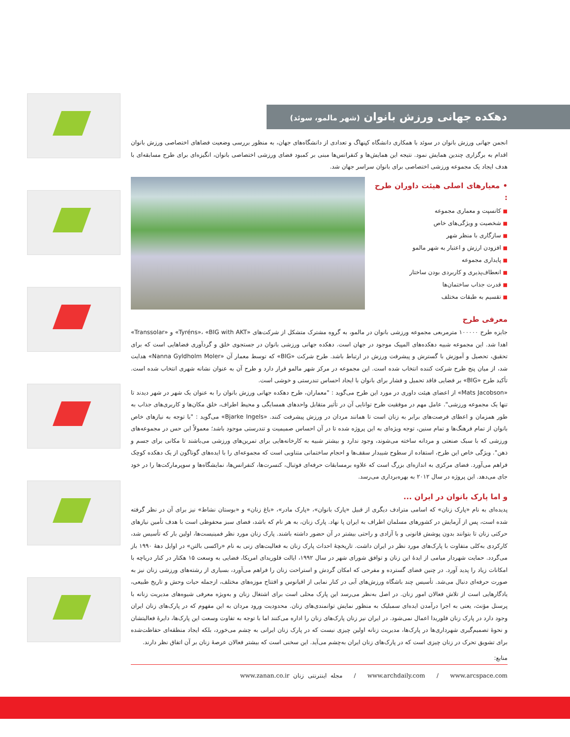دهکده جهانی ورزش بانوان (شهر مالمو، سوئد)
انجمن جهانی ورزش بانوان در سوئد با همکاری دانشگاه کپنهاگ و تعدادی از دانشگاه‌های جهان، به منظور بررسی وضعیت فضاهای اختصاصی ورزش بانوان اقدام به برگزاری چندین همایش نمود. نتیجه این همایش‌ها و کنفرانس‌ها مبنی بر کمبود فضای ورزشی اختصاصی بانوان، انگیزه‌ای برای طرح مسابقه‌ای با هدف ایجاد یک مجموعه ورزشی اختصاصی برای بانوان سراسر جهان شد.
• معیارهای اصلی هیئت داوران طرح :
■ کانسپت و معماری مجموعه
■ شخصیت و ویژگی‌های خاص
■ سازگاری با منظر شهر
■ افزودن ارزش و اعتبار به شهر مالمو
■ پایداری مجموعه
■ انعطاف‌پذیری و کاربردی بودن ساختار
■ قدرت جذاب ساختمان‌ها
■ تقسیم به طبقات مختلف
معرفی طرح
جایزه طرح ۱۰۰۰۰۰ مترمربعی مجموعه ورزشی بانوان در مالمو، به گروه مشترک متشکل از شرکت‌های «Tyréns»، «BIG with AKT» و «Transsolar» اهدا شد. این مجموعه شبیه دهکده‌های المپیک موجود در جهان است. دهکده جهانی ورزشی بانوان در جستجوی خلق و گردآوری فضاهایی است که برای تحقیق، تحصیل و آموزش با گسترش و پیشرفت ورزش در ارتباط باشد. طرح شرکت «BIG» که توسط معمار آن «Nanna Gyldholm Moler» هدایت شد، از میان پنج طرح شرکت کننده انتخاب شده است. این مجموعه در مرکز شهر مالمو قرار دارد و طرح آن به عنوان نشانه شهری انتخاب شده است. تأکید طرح «BIG» بر فضایی فاقد تحمیل و فشار برای بانوان با ایجاد احساس تندرستی و خوشی است.
«Mats Jacobson» از اعضای هیئت داوری در مورد این طرح می‌گوید : "معماران، طرح دهکده جهانی ورزش بانوان را به عنوان یک شهر در شهر دیدند تا تنها یک مجموعه ورزشی". عامل مهم در موفقیت طرح توانایی آن در تأثیر متقابل واحدهای همسایگی و محیط اطراف، خلق مکان‌ها و کاربری‌های جذاب به طور همزمان و اعطای فرصت‌های برابر به زنان است تا همانند مردان در ورزش پیشرفت کنند. «Bjarke Ingels» می‌گوید : "با توجه به نیازهای خاص بانوان از تمام فرهنگ‌ها و تمام سنین، توجه ویژه‌ای به این پروژه شده تا در آن احساس صمیمیت و تندرستی موجود باشد؛ معمولاً این حس در مجموعه‌های ورزشی که با سبک صنعتی و مردانه ساخته می‌شوند، وجود ندارد و بیشتر شبیه به کارخانه‌هایی برای تمرین‌های ورزشی می‌باشند تا مکانی برای جسم و ذهن". ویژگی خاص این طرح، استفاده از سطوح شیبدار سقف‌ها و احجام ساختمانی متناوبی است که مجموعه‌ای را با ایده‌های گوناگون از یک دهکده کوچک فراهم می‌آورد. فضای مرکزی به اندازه‌ای بزرگ است که علاوه برمسابقات حرفه‌ای فوتبال، کنسرت‌ها، کنفرانس‌ها، نمایشگاه‌ها و سوپرمارکت‌ها را در خود جای می‌دهد. این پروژه در سال ۲۰۱۲ به بهره‌برداری می‌رسد.
و اما پارک بانوان در ایران ...
پدیده‌ای به نام «پارک زنان» که اسامی مترادف دیگری از قبیل «پارک بانوان»، «پارک مادر»، «باغ زنان» و «بوستان نشاط» نیز برای آن در نظر گرفته شده است، پس از آزمایش در کشورهای مسلمان اطراف به ایران پا نهاد. پارک زنان، به هر نام که باشد، فضای سبز محفوظی است با هدف تأمین نیازهای حرکتی زنان تا بتوانند بدون پوشش قانونی و با آزادی و راحتی بیشتر در آن حضور داشته باشند. پارک زنان مورد نظر فمینیست‌ها، اولین بار که تأسیس شد، کارکردی به‌کلی متفاوت با پارک‌های مورد نظر در ایران داشت. تاریخچهٔ احداث پارک زنان به فعالیت‌های زنی به نام «راکسی بالتن» در اوایل دههٔ ۱۹۹۰ باز می‌گردد. حمایت شهردار میامی از ایدهٔ این زنان و توافق شورای شهر در سال ۱۹۹۲، ایالت فلوریدای امریکا، فضایی به وسعت ۱۵ هکتار در کنار دریاچه با امکانات زیاد را پدید آورد. در چنین فضای گسترده و مفرحی که امکان گردش و استراحت زنان را فراهم می‌آورد، بسیاری از رشته‌های ورزشی زنان نیز به صورت حرفه‌ای دنبال می‌شد. تأسیس چند باشگاه ورزش‌های آبی در کنار نمایی از اقیانوس و افتتاح موزه‌های مختلف، ازجمله حیات وحش و تاریخ طبیعی، یادگارهایی است از تلاش فعالان امور زنان. در اصل به‌نظر می‌رسد این پارک محلی است برای اشتغال زنان و به‌ویژه معرفی شیوه‌های مدیریت زنانه با پرسنل مؤنث، یعنی به اجرا درآمدن ایده‌ای سمبلیک به منظور نمایش توانمندی‌های زنان. محدودیت ورود مردان به این مفهوم که در پارک‌های زنان ایران وجود دارد در پارک زنان فلوریدا اعمال نمی‌شود. در ایران نیز زنان پارک‌های زنان را اداره می‌کنند اما با توجه به تفاوت وسعت این پارک‌ها، دایرهٔ فعالیتشان و نحوهٔ تصمیم‌گیری شهرداری‌ها در پارک‌ها، مدیریت زنانه اولین چیزی نیست که در پارک زنان ایرانی به چشم می‌خورد، بلکه ایجاد منطقه‌ای حفاظت‌شده برای تشویق تحرک در زنان چیزی است که در پارک‌های زنان ایران به‌چشم می‌آید. این سخنی است که بیشتر فعالان عرصهٔ زنان بر آن اتفاق نظر دارند.
منابع:
www.archdaily.com / www.arcspace.com / مجله اینترنتی زنان www.zanan.co.ir